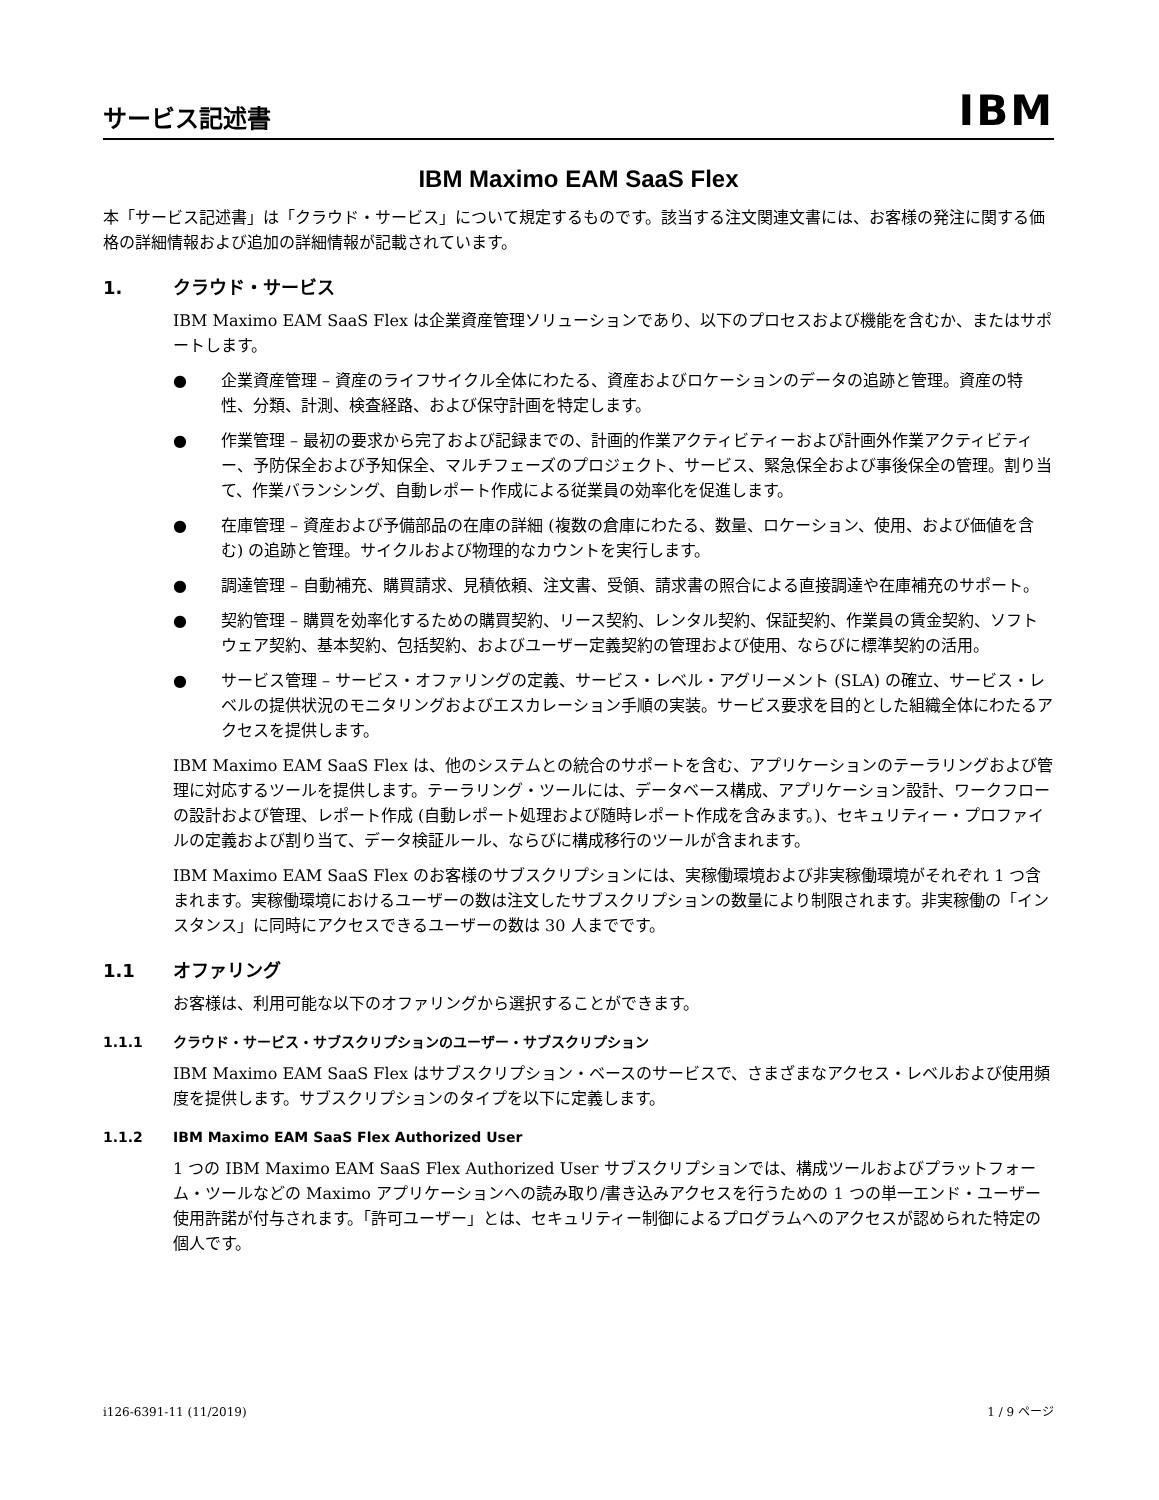サービス記述書
IBM
IBM Maximo EAM SaaS Flex
本「サービス記述書」は「クラウド・サービス」について規定するものです。該当する注文関連文書には、お客様の発注に関する価格の詳細情報および追加の詳細情報が記載されています。
1. クラウド・サービス
IBM Maximo EAM SaaS Flex は企業資産管理ソリューションであり、以下のプロセスおよび機能を含むか、またはサポートします。
● 企業資産管理 – 資産のライフサイクル全体にわたる、資産およびロケーションのデータの追跡と管理。資産の特性、分類、計測、検査経路、および保守計画を特定します。
● 作業管理 – 最初の要求から完了および記録までの、計画的作業アクティビティーおよび計画外作業アクティビティー、予防保全および予知保全、マルチフェーズのプロジェクト、サービス、緊急保全および事後保全の管理。割り当て、作業バランシング、自動レポート作成による従業員の効率化を促進します。
● 在庫管理 – 資産および予備部品の在庫の詳細 (複数の倉庫にわたる、数量、ロケーション、使用、および価値を含む) の追跡と管理。サイクルおよび物理的なカウントを実行します。
● 調達管理 – 自動補充、購買請求、見積依頼、注文書、受領、請求書の照合による直接調達や在庫補充のサポート。
● 契約管理 – 購買を効率化するための購買契約、リース契約、レンタル契約、保証契約、作業員の賃金契約、ソフトウェア契約、基本契約、包括契約、およびユーザー定義契約の管理および使用、ならびに標準契約の活用。
● サービス管理 – サービス・オファリングの定義、サービス・レベル・アグリーメント (SLA) の確立、サービス・レベルの提供状況のモニタリングおよびエスカレーション手順の実装。サービス要求を目的とした組織全体にわたるアクセスを提供します。
IBM Maximo EAM SaaS Flex は、他のシステムとの統合のサポートを含む、アプリケーションのテーラリングおよび管理に対応するツールを提供します。テーラリング・ツールには、データベース構成、アプリケーション設計、ワークフローの設計および管理、レポート作成 (自動レポート処理および随時レポート作成を含みます。)、セキュリティー・プロファイルの定義および割り当て、データ検証ルール、ならびに構成移行のツールが含まれます。
IBM Maximo EAM SaaS Flex のお客様のサブスクリプションには、実稼働環境および非実稼働環境がそれぞれ 1 つ含まれます。実稼働環境におけるユーザーの数は注文したサブスクリプションの数量により制限されます。非実稼働の「インスタンス」に同時にアクセスできるユーザーの数は 30 人までです。
1.1 オファリング
お客様は、利用可能な以下のオファリングから選択することができます。
1.1.1 クラウド・サービス・サブスクリプションのユーザー・サブスクリプション
IBM Maximo EAM SaaS Flex はサブスクリプション・ベースのサービスで、さまざまなアクセス・レベルおよび使用頻度を提供します。サブスクリプションのタイプを以下に定義します。
1.1.2 IBM Maximo EAM SaaS Flex Authorized User
1 つの IBM Maximo EAM SaaS Flex Authorized User サブスクリプションでは、構成ツールおよびプラットフォーム・ツールなどの Maximo アプリケーションへの読み取り/書き込みアクセスを行うための 1 つの単一エンド・ユーザー使用許諾が付与されます。「許可ユーザー」とは、セキュリティー制御によるプログラムへのアクセスが認められた特定の個人です。
i126-6391-11 (11/2019) 1 / 9 ページ